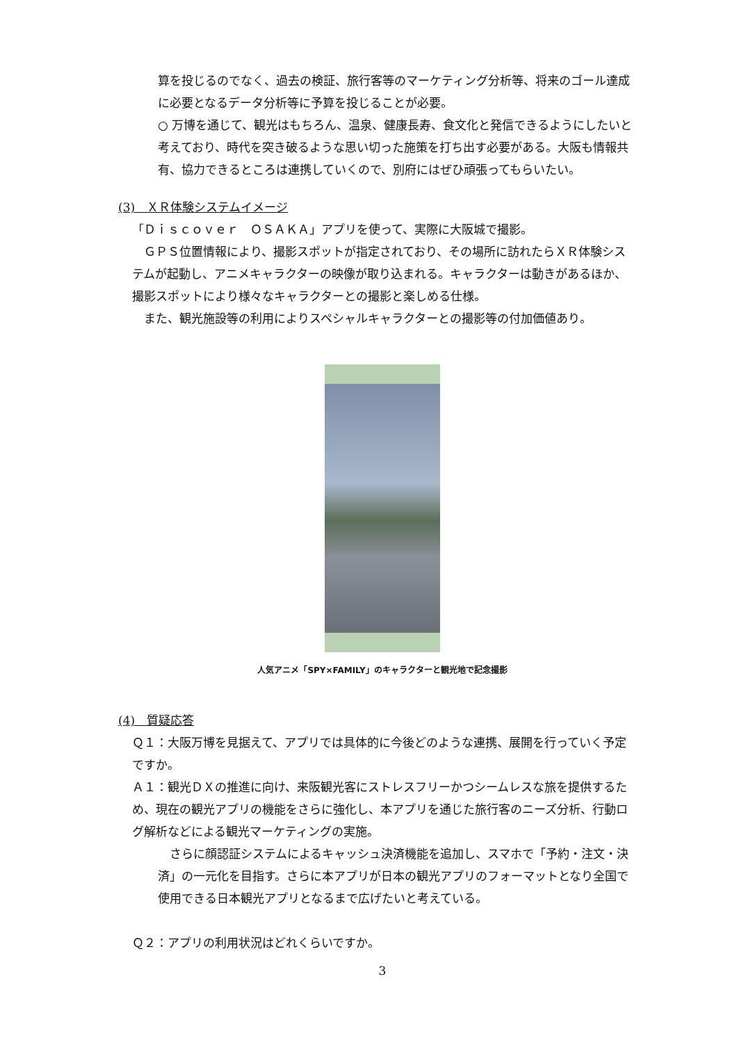算を投じるのでなく、過去の検証、旅行客等のマーケティング分析等、将来のゴール達成に必要となるデータ分析等に予算を投じることが必要。
○ 万博を通じて、観光はもちろん、温泉、健康長寿、食文化と発信できるようにしたいと考えており、時代を突き破るような思い切った施策を打ち出す必要がある。大阪も情報共有、協力できるところは連携していくので、別府にはぜひ頑張ってもらいたい。
(3)　ＸＲ体験システムイメージ
「Ｄｉｓｃｏｖｅｒ　ＯＳＡＫＡ」アプリを使って、実際に大阪城で撮影。
　ＧＰＳ位置情報により、撮影スポットが指定されており、その場所に訪れたらＸＲ体験システムが起動し、アニメキャラクターの映像が取り込まれる。キャラクターは動きがあるほか、撮影スポットにより様々なキャラクターとの撮影と楽しめる仕様。
　また、観光施設等の利用によりスペシャルキャラクターとの撮影等の付加価値あり。
人気アニメ「SPY×FAMILY」のキャラクターと観光地で記念撮影
(4)　質疑応答
Ｑ１：大阪万博を見据えて、アプリでは具体的に今後どのような連携、展開を行っていく予定ですか。
Ａ１：観光ＤＸの推進に向け、来阪観光客にストレスフリーかつシームレスな旅を提供するため、現在の観光アプリの機能をさらに強化し、本アプリを通じた旅行客のニーズ分析、行動ログ解析などによる観光マーケティングの実施。
　さらに顔認証システムによるキャッシュ決済機能を追加し、スマホで「予約・注文・決済」の一元化を目指す。さらに本アプリが日本の観光アプリのフォーマットとなり全国で使用できる日本観光アプリとなるまで広げたいと考えている。
Ｑ２：アプリの利用状況はどれくらいですか。
3